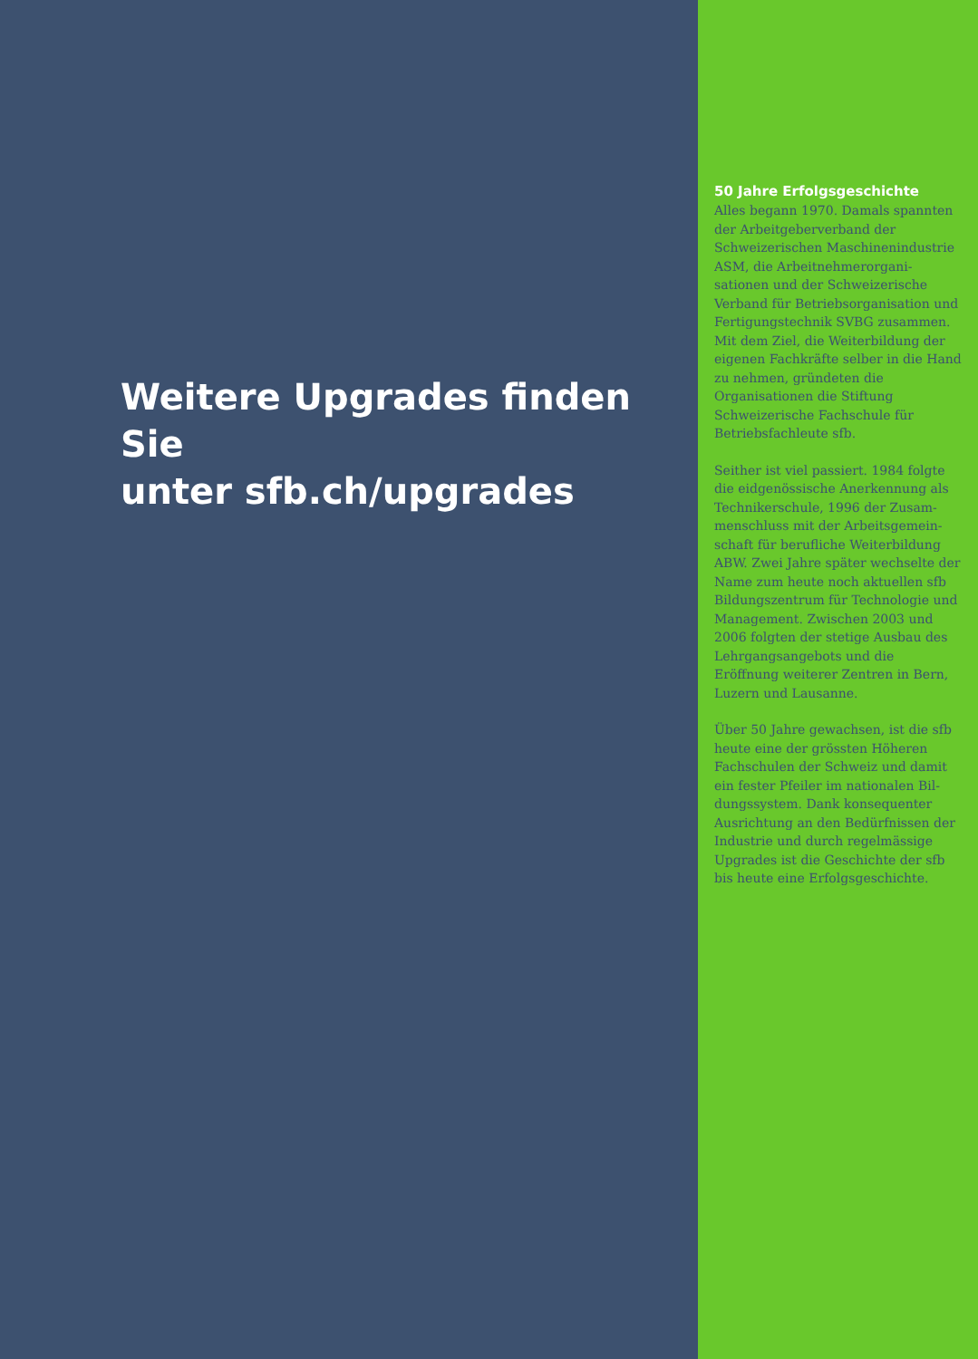Weitere Upgrades finden Sie
unter sfb.ch/upgrades
50 Jahre Erfolgsgeschichte
Alles begann 1970. Damals spann­ten der Arbeitgeberverband der Schweizerischen Maschinenindust­rie ASM, die Arbeitnehmerorgani­sationen und der Schweizerische Verband für Betriebsorganisation und Fertigungstechnik SVBG zusam­men. Mit dem Ziel, die Weiterbil­dung der eigenen Fachkräfte selber in die Hand zu nehmen, gründet­en die Organisationen die Stiftung Schweizerische Fachschule für Betriebsfachleute sfb.
Seither ist viel passiert. 1984 folgte die eidgenössische Anerkennung als Technikerschule, 1996 der Zusam­menschluss mit der Arbeitsgemein­schaft für berufliche Weiterbildung ABW. Zwei Jahre später wechselte der Name zum heute noch aktuellen sfb Bildungszentrum für Technolo­gie und Management. Zwischen 2003 und 2006 folgten der stetige Aus­bau des Lehrgangsangebots und die Eröffnung weiterer Zentren in Bern, Luzern und Lausanne.
Über 50 Jahre gewachsen, ist die sfb heute eine der grössten Höheren Fachschulen der Schweiz und damit ein fester Pfeiler im nationalen Bil­dungssystem. Dank konsequenter Ausrichtung an den Bedürfnissen der Industrie und durch regelmäs­sige Upgrades ist die Geschichte der sfb bis heute eine Erfolgsgeschichte.